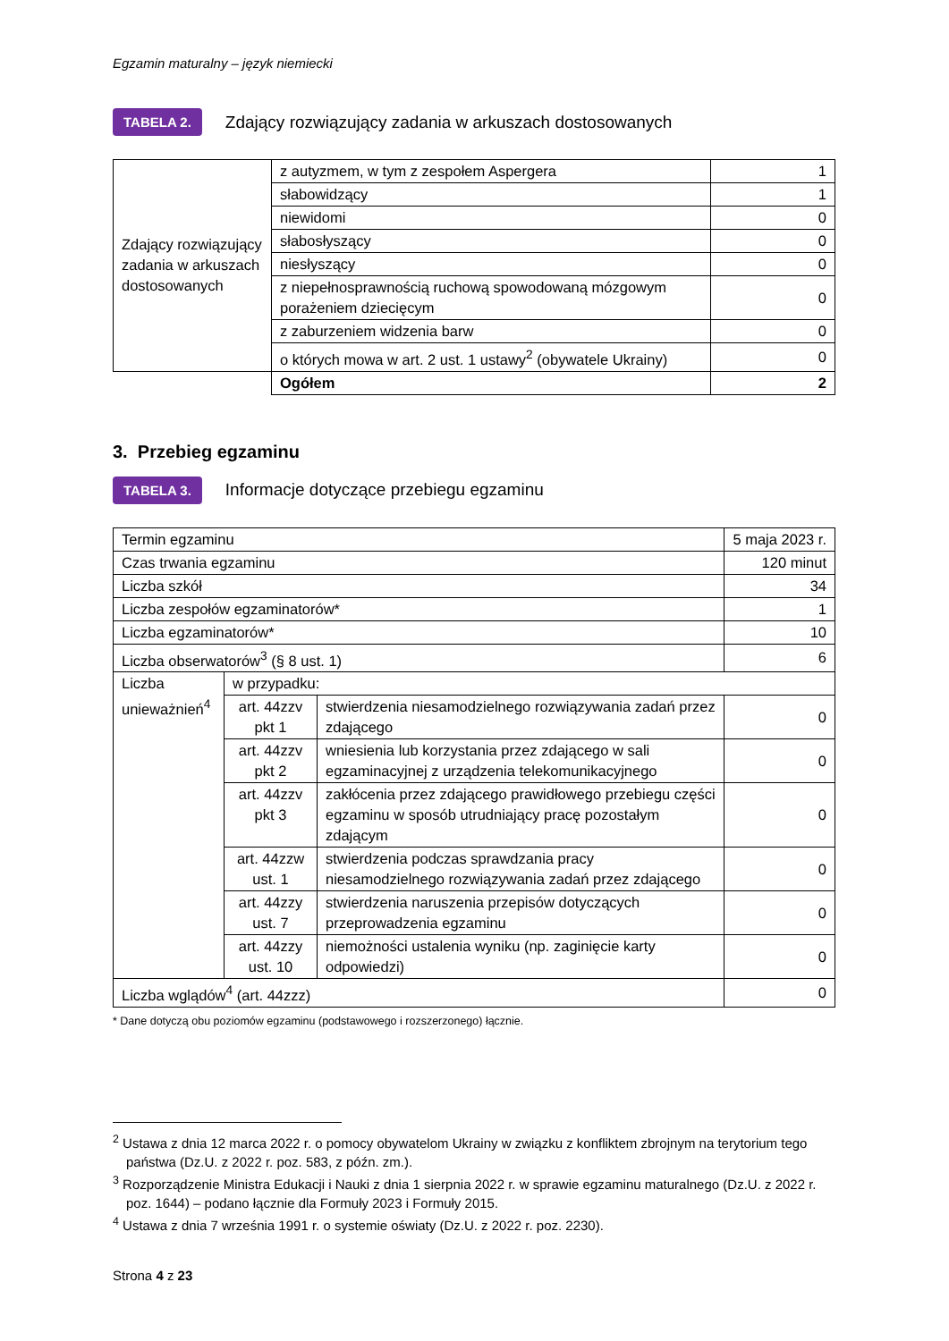Egzamin maturalny – język niemiecki
TABELA 2. Zdający rozwiązujący zadania w arkuszach dostosowanych
| Zdający rozwiązujący zadania w arkuszach dostosowanych | z autyzmem, w tym z zespołem Aspergera | 1 |
| | słabowidzący | 1 |
| | niewidomi | 0 |
| | słabosłyszący | 0 |
| | niesłyszący | 0 |
| | z niepełnosprawnością ruchową spowodowaną mózgowym porażeniem dziecięcym | 0 |
| | z zaburzeniem widzenia barw | 0 |
| | o których mowa w art. 2 ust. 1 ustawy<sup>2</sup> (obywatele Ukrainy) | 0 |
| | Ogółem | 2 |
3. Przebieg egzaminu
TABELA 3. Informacje dotyczące przebiegu egzaminu
| Termin egzaminu | | | 5 maja 2023 r. |
| Czas trwania egzaminu | | | 120 minut |
| Liczba szkół | | | 34 |
| Liczba zespołów egzaminatorów* | | | 1 |
| Liczba egzaminatorów* | | | 10 |
| Liczba obserwatorów<sup>3</sup> (§ 8 ust. 1) | | | 6 |
| Liczba unieważnień<sup>4</sup> | w przypadku: | | |
| | art. 44zzv pkt 1 | stwierdzenia niesamodzielnego rozwiązywania zadań przez zdającego | 0 |
| | art. 44zzv pkt 2 | wniesienia lub korzystania przez zdającego w sali egzaminacyjnej z urządzenia telekomunikacyjnego | 0 |
| | art. 44zzv pkt 3 | zakłócenia przez zdającego prawidłowego przebiegu części egzaminu w sposób utrudniający pracę pozostałym zdającym | 0 |
| | art. 44zzw ust. 1 | stwierdzenia podczas sprawdzania pracy niesamodzielnego rozwiązywania zadań przez zdającego | 0 |
| | art. 44zzy ust. 7 | stwierdzenia naruszenia przepisów dotyczących przeprowadzenia egzaminu | 0 |
| | art. 44zzy ust. 10 | niemożności ustalenia wyniku (np. zaginięcie karty odpowiedzi) | 0 |
| Liczba wglądów<sup>4</sup> (art. 44zzz) | | | 0 |
* Dane dotyczą obu poziomów egzaminu (podstawowego i rozszerzonego) łącznie.
<sup>2</sup> Ustawa z dnia 12 marca 2022 r. o pomocy obywatelom Ukrainy w związku z konfliktem zbrojnym na terytorium tego państwa (Dz.U. z 2022 r. poz. 583, z późn. zm.).
<sup>3</sup> Rozporządzenie Ministra Edukacji i Nauki z dnia 1 sierpnia 2022 r. w sprawie egzaminu maturalnego (Dz.U. z 2022 r. poz. 1644) – podano łącznie dla Formuły 2023 i Formuły 2015.
<sup>4</sup> Ustawa z dnia 7 września 1991 r. o systemie oświaty (Dz.U. z 2022 r. poz. 2230).
Strona 4 z 23